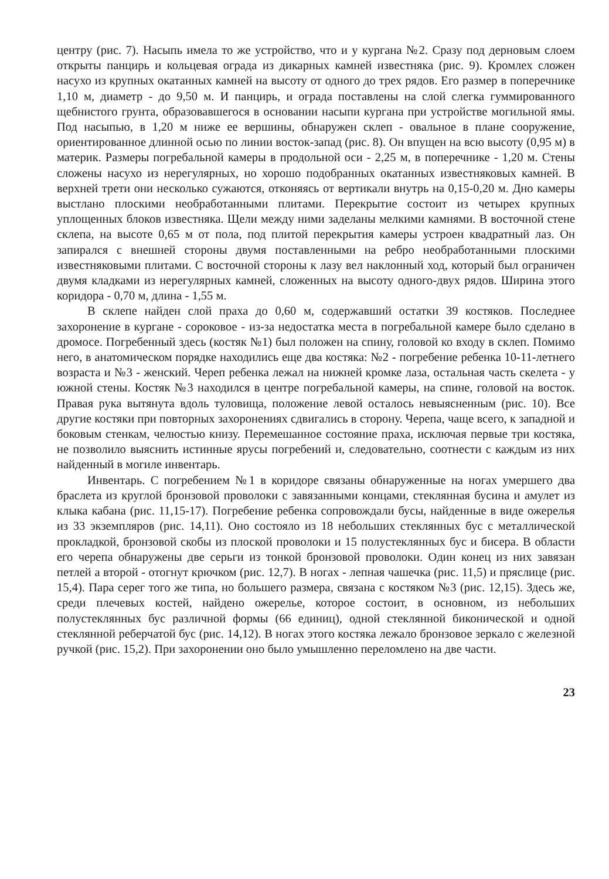центру (рис. 7). Насыпь имела то же устройство, что и у кургана №2. Сразу под дерновым слоем открыты панцирь и кольцевая ограда из дикарных камней известняка (рис. 9). Кромлех сложен насухо из крупных окатанных камней на высоту от одного до трех рядов. Его размер в поперечнике 1,10 м, диаметр - до 9,50 м. И панцирь, и ограда поставлены на слой слегка гуммированного щебнистого грунта, образовавшегося в основании насыпи кургана при устройстве могильной ямы. Под насыпью, в 1,20 м ниже ее вершины, обнаружен склеп - овальное в плане сооружение, ориентированное длинной осью по линии восток-запад (рис. 8). Он впущен на всю высоту (0,95 м) в материк. Размеры погребальной камеры в продольной оси - 2,25 м, в поперечнике - 1,20 м. Стены сложены насухо из нерегулярных, но хорошо подобранных окатанных известняковых камней. В верхней трети они несколько сужаются, отконяясь от вертикали внутрь на 0,15-0,20 м. Дно камеры выстлано плоскими необработанными плитами. Перекрытие состоит из четырех крупных уплощенных блоков известняка. Щели между ними заделаны мелкими камнями. В восточной стене склепа, на высоте 0,65 м от пола, под плитой перекрытия камеры устроен квадратный лаз. Он запирался с внешней стороны двумя поставленными на ребро необработанными плоскими известняковыми плитами. С восточной стороны к лазу вел наклонный ход, который был ограничен двумя кладками из нерегулярных камней, сложенных на высоту одного-двух рядов. Ширина этого коридора - 0,70 м, длина - 1,55 м.
В склепе найден слой праха до 0,60 м, содержавший остатки 39 костяков. Последнее захоронение в кургане - сороковое - из-за недостатка места в погребальной камере было сделано в дромосе. Погребенный здесь (костяк №1) был положен на спину, головой ко входу в склеп. Помимо него, в анатомическом порядке находились еще два костяка: №2 - погребение ребенка 10-11-летнего возраста и №3 - женский. Череп ребенка лежал на нижней кромке лаза, остальная часть скелета - у южной стены. Костяк №3 находился в центре погребальной камеры, на спине, головой на восток. Правая рука вытянута вдоль туловища, положение левой осталось невыясненным (рис. 10). Все другие костяки при повторных захоронениях сдвигались в сторону. Черепа, чаще всего, к западной и боковым стенкам, челюстью книзу. Перемешанное состояние праха, исключая первые три костяка, не позволило выяснить истинные ярусы погребений и, следовательно, соотнести с каждым из них найденный в могиле инвентарь.
Инвентарь. С погребением №1 в коридоре связаны обнаруженные на ногах умершего два браслета из круглой бронзовой проволоки с завязанными концами, стеклянная бусина и амулет из клыка кабана (рис. 11,15-17). Погребение ребенка сопровождали бусы, найденные в виде ожерелья из 33 экземпляров (рис. 14,11). Оно состояло из 18 небольших стеклянных бус с металлической прокладкой, бронзовой скобы из плоской проволоки и 15 полустеклянных бус и бисера. В области его черепа обнаружены две серьги из тонкой бронзовой проволоки. Один конец из них завязан петлей а второй - отогнут крючком (рис. 12,7). В ногах - лепная чашечка (рис. 11,5) и пряслице (рис. 15,4). Пара серег того же типа, но большего размера, связана с костяком №3 (рис. 12,15). Здесь же, среди плечевых костей, найдено ожерелье, которое состоит, в основном, из небольших полустеклянных бус различной формы (66 единиц), одной стеклянной биконической и одной стеклянной реберчатой бус (рис. 14,12). В ногах этого костяка лежало бронзовое зеркало с железной ручкой (рис. 15,2). При захоронении оно было умышленно переломлено на две части.
23